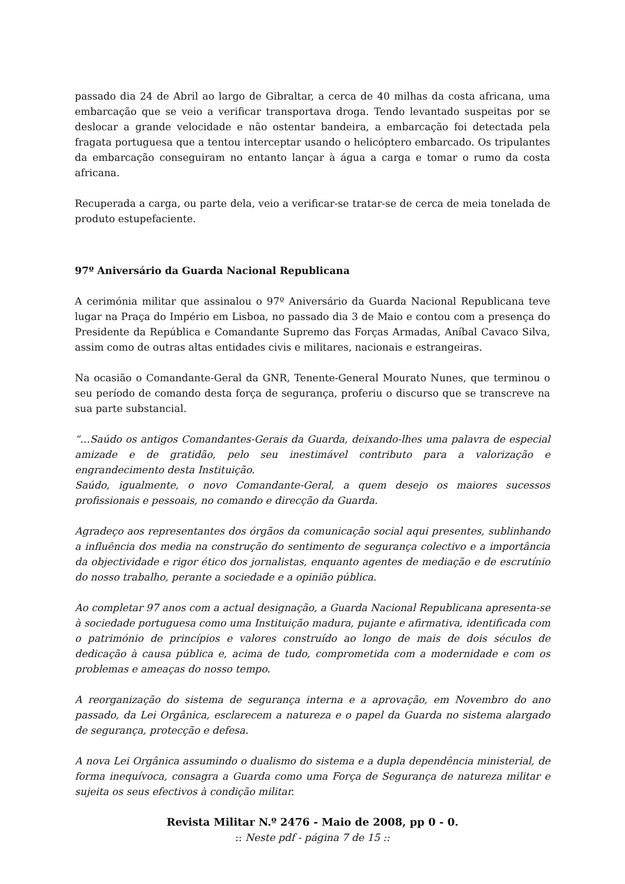passado dia 24 de Abril ao largo de Gibraltar, a cerca de 40 milhas da costa africana, uma embarcação que se veio a verificar transportava droga. Tendo levantado suspeitas por se deslocar a grande velocidade e não ostentar bandeira, a embarcação foi detectada pela fragata portuguesa que a tentou interceptar usando o helicóptero embarcado. Os tripulantes da embarcação conseguiram no entanto lançar à água a carga e tomar o rumo da costa africana.
Recuperada a carga, ou parte dela, veio a verificar-se tratar-se de cerca de meia tonelada de produto estupefaciente.
97º Aniversário da Guarda Nacional Republicana
A cerimónia militar que assinalou o 97º Aniversário da Guarda Nacional Republicana teve lugar na Praça do Império em Lisboa, no passado dia 3 de Maio e contou com a presença do Presidente da República e Comandante Supremo das Forças Armadas, Aníbal Cavaco Silva, assim como de outras altas entidades civis e militares, nacionais e estrangeiras.
Na ocasião o Comandante-Geral da GNR, Tenente-General Mourato Nunes, que terminou o seu período de comando desta força de segurança, proferiu o discurso que se transcreve na sua parte substancial.
“…Saúdo os antigos Comandantes-Gerais da Guarda, deixando-lhes uma palavra de especial amizade e de gratidão, pelo seu inestimável contributo para a valorização e engrandecimento desta Instituição.
Saúdo, igualmente, o novo Comandante-Geral, a quem desejo os maiores sucessos profissionais e pessoais, no comando e direcção da Guarda.
Agradeço aos representantes dos órgãos da comunicação social aqui presentes, sublinhando a influência dos media na construção do sentimento de segurança colectivo e a importância da objectividade e rigor ético dos jornalistas, enquanto agentes de mediação e de escrutínio do nosso trabalho, perante a sociedade e a opinião pública.
Ao completar 97 anos com a actual designação, a Guarda Nacional Republicana apresenta-se à sociedade portuguesa como uma Instituição madura, pujante e afirmativa, identificada com o património de princípios e valores construído ao longo de mais de dois séculos de dedicação à causa pública e, acima de tudo, comprometida com a modernidade e com os problemas e ameaças do nosso tempo.
A reorganização do sistema de segurança interna e a aprovação, em Novembro do ano passado, da Lei Orgânica, esclarecem a natureza e o papel da Guarda no sistema alargado de segurança, protecção e defesa.
A nova Lei Orgânica assumindo o dualismo do sistema e a dupla dependência ministerial, de forma inequívoca, consagra a Guarda como uma Força de Segurança de natureza militar e sujeita os seus efectivos à condição militar.
Revista Militar N.º 2476 - Maio de 2008, pp 0 - 0.
:: Neste pdf - página 7 de 15 ::